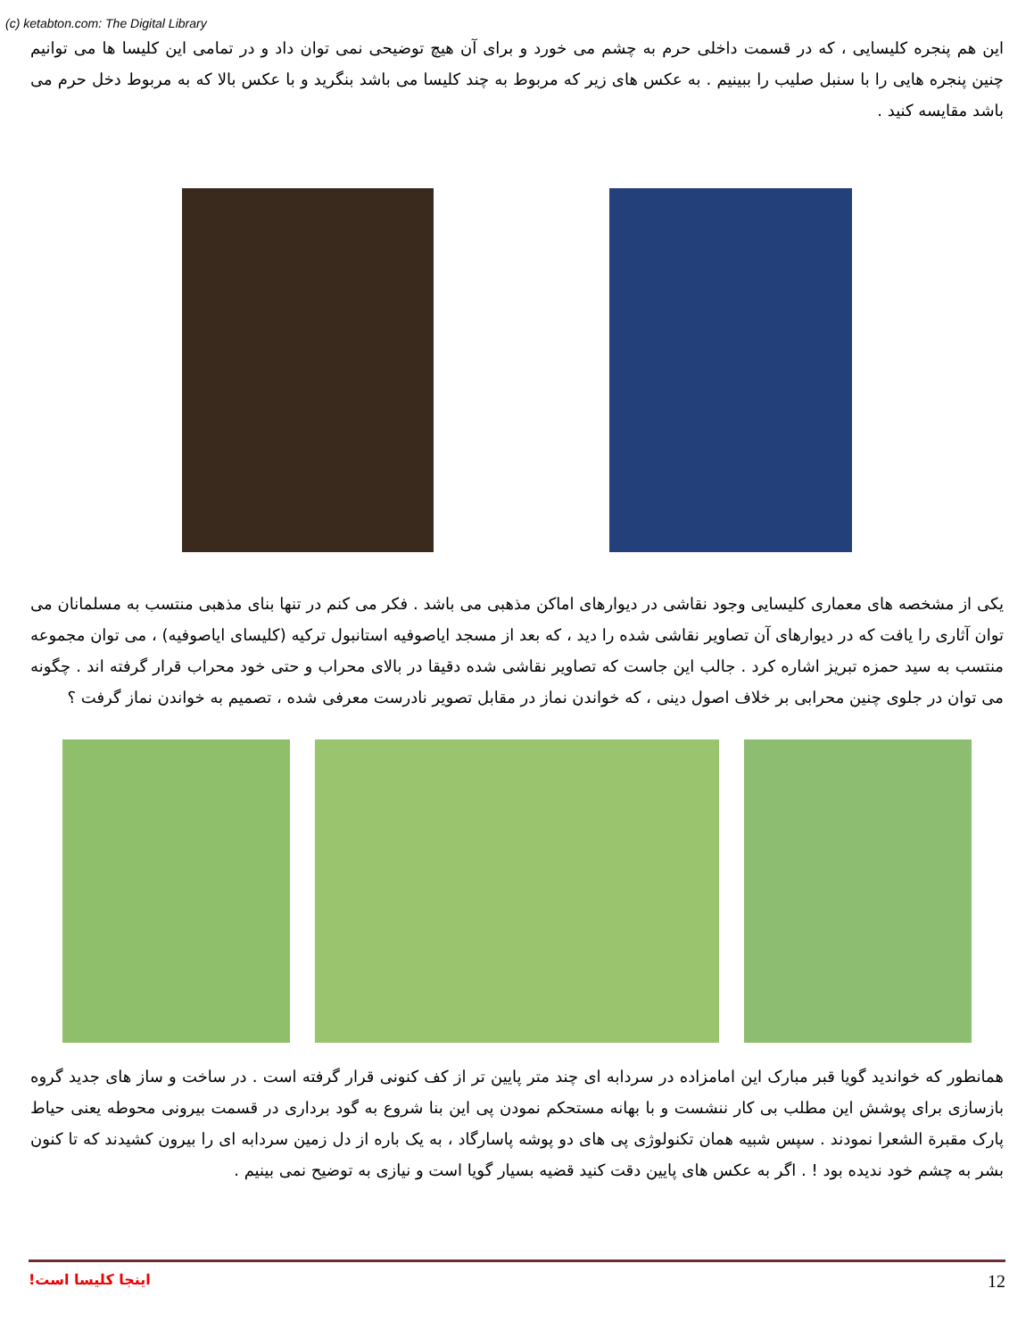(c) ketabton.com: The Digital Library
این هم پنجره کلیسایی ، که در قسمت داخلی حرم به چشم می خورد و برای آن هیچ توضیحی نمی توان داد و در تمامی این کلیسا ها می توانیم چنین پنجره هایی را با سنبل صلیب را ببینیم . به عکس های زیر که مربوط به چند کلیسا می باشد بنگرید و با عکس بالا که به مربوط دخل حرم می باشد مقایسه کنید .
یکی از مشخصه های معماری کلیسایی وجود نقاشی در دیوارهای اماکن مذهبی می باشد . فکر می کنم در تنها بنای مذهبی منتسب به مسلمانان می توان آثاری را یافت که در دیوارهای آن تصاویر نقاشی شده را دید ، که بعد از مسجد ایاصوفیه استانبول ترکیه (کلیسای ایاصوفیه) ، می توان مجموعه منتسب به سید حمزه تبریز اشاره کرد . جالب این جاست که تصاویر نقاشی شده دقیقا در بالای محراب و حتی خود محراب قرار گرفته اند . چگونه می توان در جلوی چنین محرابی بر خلاف اصول دینی ، که خواندن نماز در مقابل تصویر نادرست معرفی شده ، تصمیم به خواندن نماز گرفت ؟
همانطور که خواندید گویا قبر مبارک این امامزاده در سردابه ای چند متر پایین تر از کف کنونی قرار گرفته است . در ساخت و ساز های جدید گروه بازسازی برای پوشش این مطلب بی کار ننشست و با بهانه مستحکم نمودن پی این بنا شروع به گود برداری در قسمت بیرونی محوطه یعنی حیاط پارک مقبرة الشعرا نمودند . سپس شبیه همان تکنولوژی پی های دو پوشه پاسارگاد ، به یک باره از دل زمین سردابه ای را بیرون کشیدند که تا کنون بشر به چشم خود ندیده بود ! . اگر به عکس های پایین دقت کنید قضیه بسیار گویا است و نیازی به توضیح نمی بینیم .
اینجا کلیسا است! 12